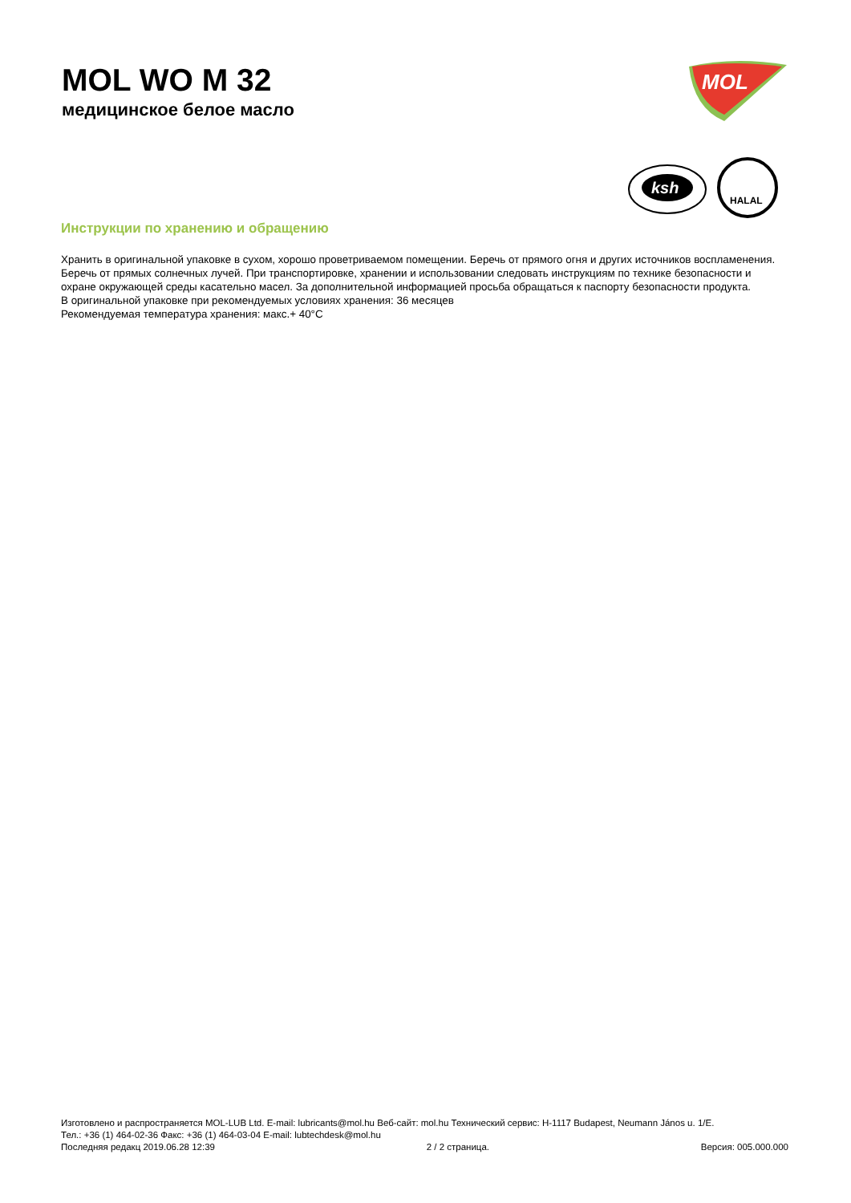MOL WO M 32
медицинское белое масло
MOL
ksh
HALAL
Инструкции по хранению и обращению
Хранить в оригинальной упаковке в сухом, хорошо проветриваемом помещении. Беречь от прямого огня и других источников воспламенения. Беречь от прямых солнечных лучей. При транспортировке, хранении и использовании следовать инструкциям по технике безопасности и охране окружающей среды касательно масел. За дополнительной информацией просьба обращаться к паспорту безопасности продукта.
В оригинальной упаковке при рекомендуемых условиях хранения: 36 месяцев
Рекомендуемая температура хранения: макс.+ 40°C
Изготовлено и распространяется MOL-LUB Ltd. E-mail: lubricants@mol.hu Веб-сайт: mol.hu Технический сервис: H-1117 Budapest, Neumann János u. 1/E.
Тел.: +36 (1) 464-02-36 Факс: +36 (1) 464-03-04 E-mail: lubtechdesk@mol.hu
Последняя редакц 2019.06.28 12:39 2 / 2 страница. Версия: 005.000.000